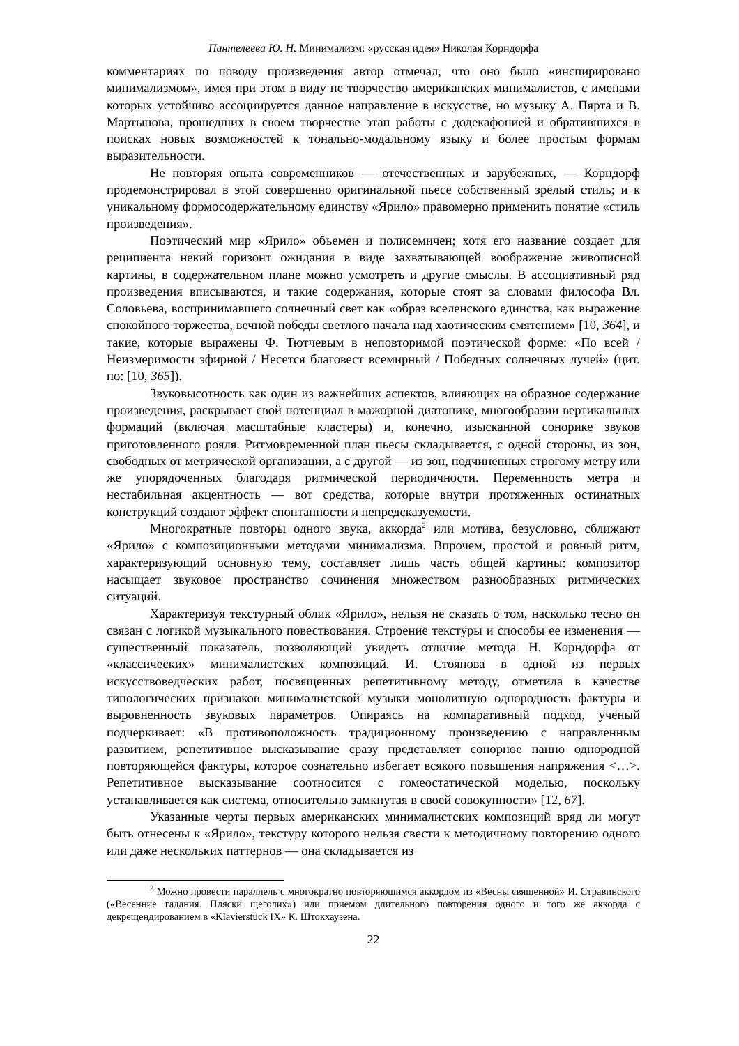Пантелеева Ю. Н. Минимализм: «русская идея» Николая Корндорфа
комментариях по поводу произведения автор отмечал, что оно было «инспирировано минимализмом», имея при этом в виду не творчество американских минималистов, с именами которых устойчиво ассоциируется данное направление в искусстве, но музыку А. Пярта и В. Мартынова, прошедших в своем творчестве этап работы с додекафонией и обратившихся в поисках новых возможностей к тонально-модальному языку и более простым формам выразительности.
Не повторяя опыта современников — отечественных и зарубежных, — Корндорф продемонстрировал в этой совершенно оригинальной пьесе собственный зрелый стиль; и к уникальному формосодержательному единству «Ярило» правомерно применить понятие «стиль произведения».
Поэтический мир «Ярило» объемен и полисемичен; хотя его название создает для реципиента некий горизонт ожидания в виде захватывающей воображение живописной картины, в содержательном плане можно усмотреть и другие смыслы. В ассоциативный ряд произведения вписываются, и такие содержания, которые стоят за словами философа Вл. Соловьева, воспринимавшего солнечный свет как «образ вселенского единства, как выражение спокойного торжества, вечной победы светлого начала над хаотическим смятением» [10, 364], и такие, которые выражены Ф. Тютчевым в неповторимой поэтической форме: «По всей / Неизмеримости эфирной / Несется благовест всемирный / Победных солнечных лучей» (цит. по: [10, 365]).
Звуковысотность как один из важнейших аспектов, влияющих на образное содержание произведения, раскрывает свой потенциал в мажорной диатонике, многообразии вертикальных формаций (включая масштабные кластеры) и, конечно, изысканной сонорике звуков приготовленного рояля. Ритмовременной план пьесы складывается, с одной стороны, из зон, свободных от метрической организации, а с другой — из зон, подчиненных строгому метру или же упорядоченных благодаря ритмической периодичности. Переменность метра и нестабильная акцентность — вот средства, которые внутри протяженных остинатных конструкций создают эффект спонтанности и непредсказуемости.
Многократные повторы одного звука, аккорда<sup>2</sup> или мотива, безусловно, сближают «Ярило» с композиционными методами минимализма. Впрочем, простой и ровный ритм, характеризующий основную тему, составляет лишь часть общей картины: композитор насыщает звуковое пространство сочинения множеством разнообразных ритмических ситуаций.
Характеризуя текстурный облик «Ярило», нельзя не сказать о том, насколько тесно он связан с логикой музыкального повествования. Строение текстуры и способы ее изменения — существенный показатель, позволяющий увидеть отличие метода Н. Корндорфа от «классических» минималистских композиций. И. Стоянова в одной из первых искусствоведческих работ, посвященных репетитивному методу, отметила в качестве типологических признаков минималистской музыки монолитную однородность фактуры и выровненность звуковых параметров. Опираясь на компаративный подход, ученый подчеркивает: «В противоположность традиционному произведению с направленным развитием, репетитивное высказывание сразу представляет сонорное панно однородной повторяющейся фактуры, которое сознательно избегает всякого повышения напряжения <…>. Репетитивное высказывание соотносится с гомеостатической моделью, поскольку устанавливается как система, относительно замкнутая в своей совокупности» [12, 67].
Указанные черты первых американских минималистских композиций вряд ли могут быть отнесены к «Ярило», текстуру которого нельзя свести к методичному повторению одного или даже нескольких паттернов — она складывается из
<sup>2</sup> Можно провести параллель с многократно повторяющимся аккордом из «Весны священной» И. Стравинского («Весенние гадания. Пляски щеголих») или приемом длительного повторения одного и того же аккорда с декрещендированием в «Klavierstück IX» К. Штокхаузена.
22